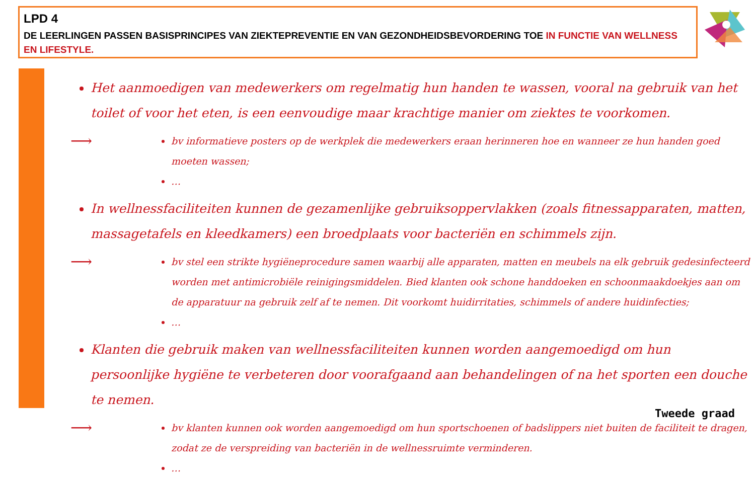LPD 4
DE LEERLINGEN PASSEN BASISPRINCIPES VAN ZIEKTEPREVENTIE EN VAN GEZONDHEIDSBEVORDERING TOE IN FUNCTIE VAN WELLNESS EN LIFESTYLE.
Het aanmoedigen van medewerkers om regelmatig hun handen te wassen, vooral na gebruik van het toilet of voor het eten, is een eenvoudige maar krachtige manier om ziektes te voorkomen.
⟶
bv informatieve posters op de werkplek die medewerkers eraan herinneren hoe en wanneer ze hun handen goed moeten wassen;
…
In wellnessfaciliteiten kunnen de gezamenlijke gebruiksoppervlakken (zoals fitnessapparaten, matten, massagetafels en kleedkamers) een broedplaats voor bacteriën en schimmels zijn.
⟶
bv stel een strikte hygiëneprocedure samen waarbij alle apparaten, matten en meubels na elk gebruik gedesinfecteerd worden met antimicrobiële reinigingsmiddelen. Bied klanten ook schone handdoeken en schoonmaakdoekjes aan om de apparatuur na gebruik zelf af te nemen. Dit voorkomt huidirritaties, schimmels of andere huidinfecties;
…
Klanten die gebruik maken van wellnessfaciliteiten kunnen worden aangemoedigd om hun persoonlijke hygiëne te verbeteren door voorafgaand aan behandelingen of na het sporten een douche te nemen.
⟶
bv klanten kunnen ook worden aangemoedigd om hun sportschoenen of badslippers niet buiten de faciliteit te dragen, zodat ze de verspreiding van bacteriën in de wellnessruimte verminderen.
…
Tweede graad